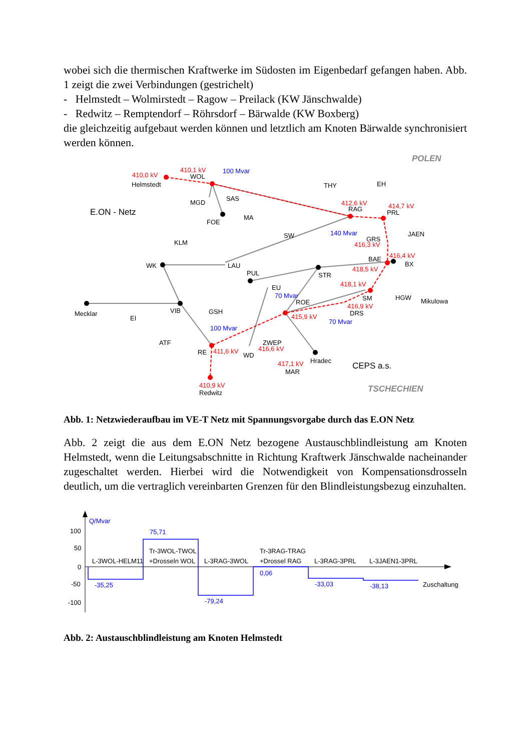wobei sich die thermischen Kraftwerke im Südosten im Eigenbedarf gefangen haben. Abb. 1 zeigt die zwei Verbindungen (gestrichelt)
- Helmstedt – Wolmirstedt – Ragow – Preilack (KW Jänschwalde)
- Redwitz – Remptendorf – Röhrsdorf – Bärwalde (KW Boxberg)
die gleichzeitig aufgebaut werden können und letztlich am Knoten Bärwalde synchronisiert werden können.
410,0 kV
410,1 kV
412,6 kV
414,7 kV
416,3 kV
416,4 kV
418,5 kV
418,1 kV
415,9 kV
416,9 kV
416,6 kV
411,6 kV
417,1 kV
410,9 kV
100 Mvar
140 Mvar
70 Mvar
70 Mvar
100 Mvar
Helmstedt
WOL
MGD
SAS
FOE
MA
SW
THY
EH
RAG
PRL
JAEN
GRS
BAE
BX
KLM
WK
LAU
PUL
STR
EU
ROE
SM
HGW
Mikulowa
DRS
Mecklar
EI
VIB
GSH
ATF
RE
WD
ZWEP
MAR
Hradec
Redwitz
E.ON - Netz
CEPS a.s.
POLEN
TSCHECHIEN
Abb. 1: Netzwiederaufbau im VE-T Netz mit Spannungsvorgabe durch das E.ON Netz
Abb. 2 zeigt die aus dem E.ON Netz bezogene Austauschblindleistung am Knoten Helmstedt, wenn die Leitungsabschnitte in Richtung Kraftwerk Jänschwalde nacheinander zugeschaltet werden. Hierbei wird die Notwendigkeit von Kompensationsdrosseln deutlich, um die vertraglich vereinbarten Grenzen für den Blindleistungsbezug einzuhalten.
Q/Mvar
100
50
0
-50
-100
-35,25
75,71
-79,24
0,06
-33,03
-38,13
L-3WOL-HELM11
Tr-3WOL-TWOL
+Drosseln WOL
L-3RAG-3WOL
Tr-3RAG-TRAG
+Drossel RAG
L-3RAG-3PRL
L-3JAEN1-3PRL
Zuschaltung
Abb. 2: Austauschblindleistung am Knoten Helmstedt